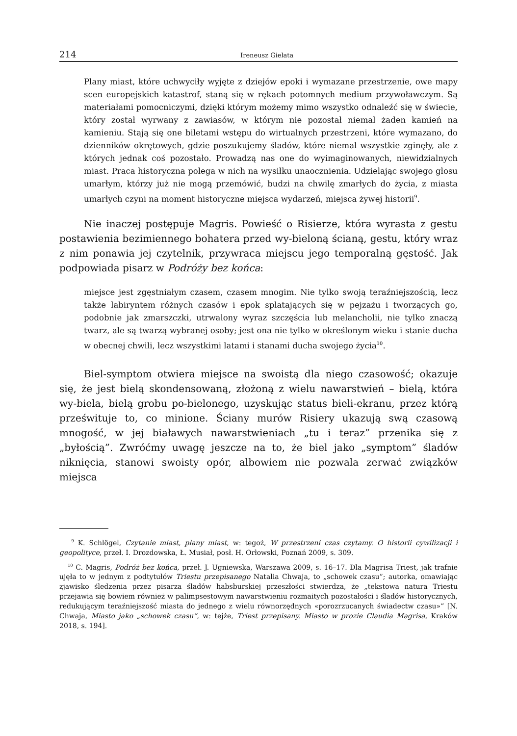214 Ireneusz Gielata
Plany miast, które uchwyciły wyjęte z dziejów epoki i wymazane przestrzenie, owe mapy scen europejskich katastrof, staną się w rękach potomnych medium przywoławczym. Są materiałami pomocniczymi, dzięki którym możemy mimo wszystko odnaleźć się w świecie, który został wyrwany z zawiasów, w którym nie pozostał niemal żaden kamień na kamieniu. Stają się one biletami wstępu do wirtualnych przestrzeni, które wymazano, do dzienników okrętowych, gdzie poszukujemy śladów, które niemal wszystkie zginęły, ale z których jednak coś pozostało. Prowadzą nas one do wyimaginowanych, niewidzialnych miast. Praca historyczna polega w nich na wysiłku unaocznienia. Udzielając swojego głosu umarłym, którzy już nie mogą przemówić, budzi na chwilę zmarłych do życia, z miasta umarłych czyni na moment historyczne miejsca wydarzeń, miejsca żywej historii<sup>9</sup>.
Nie inaczej postępuje Magris. Powieść o Risierze, która wyrasta z gestu postawienia bezimiennego bohatera przed wy-bieloną ścianą, gestu, który wraz z nim ponawia jej czytelnik, przywraca miejscu jego temporalną gęstość. Jak podpowiada pisarz w Podróży bez końca:
miejsce jest zgęstniałym czasem, czasem mnogim. Nie tylko swoją teraźniejszością, lecz także labiryntem różnych czasów i epok splatających się w pejzażu i tworzących go, podobnie jak zmarszczki, utrwalony wyraz szczęścia lub melancholii, nie tylko znaczą twarz, ale są twarzą wybranej osoby; jest ona nie tylko w określonym wieku i stanie ducha w obecnej chwili, lecz wszystkimi latami i stanami ducha swojego życia<sup>10</sup>.
Biel-symptom otwiera miejsce na swoistą dla niego czasowość; okazuje się, że jest bielą skondensowaną, złożoną z wielu nawarstwień – bielą, która wy-biela, bielą grobu po-bielonego, uzyskując status bieli-ekranu, przez którą prześwituje to, co minione. Ściany murów Risiery ukazują swą czasową mnogość, w jej białawych nawarstwieniach „tu i teraz” przenika się z „byłością”. Zwróćmy uwagę jeszcze na to, że biel jako „symptom” śladów niknięcia, stanowi swoisty opór, albowiem nie pozwala zerwać związków miejsca
<sup>9</sup> K. Schlögel, Czytanie miast, plany miast, w: tegoż, W przestrzeni czas czytamy. O historii cywilizacji i geopolityce, przeł. I. Drozdowska, Ł. Musiał, posł. H. Orłowski, Poznań 2009, s. 309.
<sup>10</sup> C. Magris, Podróż bez końca, przeł. J. Ugniewska, Warszawa 2009, s. 16–17. Dla Magrisa Triest, jak trafnie ujęła to w jednym z podtytułów Triestu przepisanego Natalia Chwaja, to „schowek czasu”; autorka, omawiając zjawisko śledzenia przez pisarza śladów habsburskiej przeszłości stwierdza, że „tekstowa natura Triestu przejawia się bowiem również w palimpsestowym nawarstwieniu rozmaitych pozostałości i śladów historycznych, redukującym teraźniejszość miasta do jednego z wielu równorzędnych «porozrzucanych świadectw czasu»” [N. Chwaja, Miasto jako „schowek czasu”, w: tejże, Triest przepisany. Miasto w prozie Claudia Magrisa, Kraków 2018, s. 194].